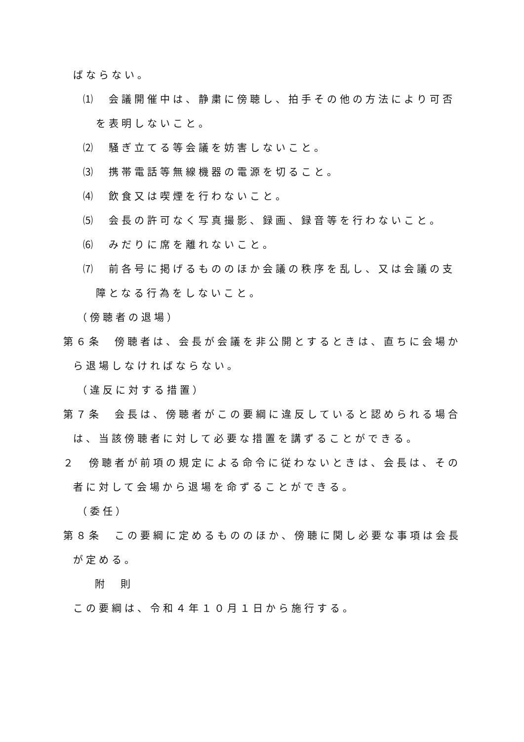ばならない。
⑴　会議開催中は、静粛に傍聴し、拍手その他の方法により可否を表明しないこと。
⑵　騒ぎ立てる等会議を妨害しないこと。
⑶　携帯電話等無線機器の電源を切ること。
⑷　飲食又は喫煙を行わないこと。
⑸　会長の許可なく写真撮影、録画、録音等を行わないこと。
⑹　みだりに席を離れないこと。
⑺　前各号に掲げるもののほか会議の秩序を乱し、又は会議の支障となる行為をしないこと。
（傍聴者の退場）
第６条　傍聴者は、会長が会議を非公開とするときは、直ちに会場から退場しなければならない。
（違反に対する措置）
第７条　会長は、傍聴者がこの要綱に違反していると認められる場合は、当該傍聴者に対して必要な措置を講ずることができる。
２　傍聴者が前項の規定による命令に従わないときは、会長は、その者に対して会場から退場を命ずることができる。
（委任）
第８条　この要綱に定めるもののほか、傍聴に関し必要な事項は会長が定める。
附　則
この要綱は、令和４年１０月１日から施行する。